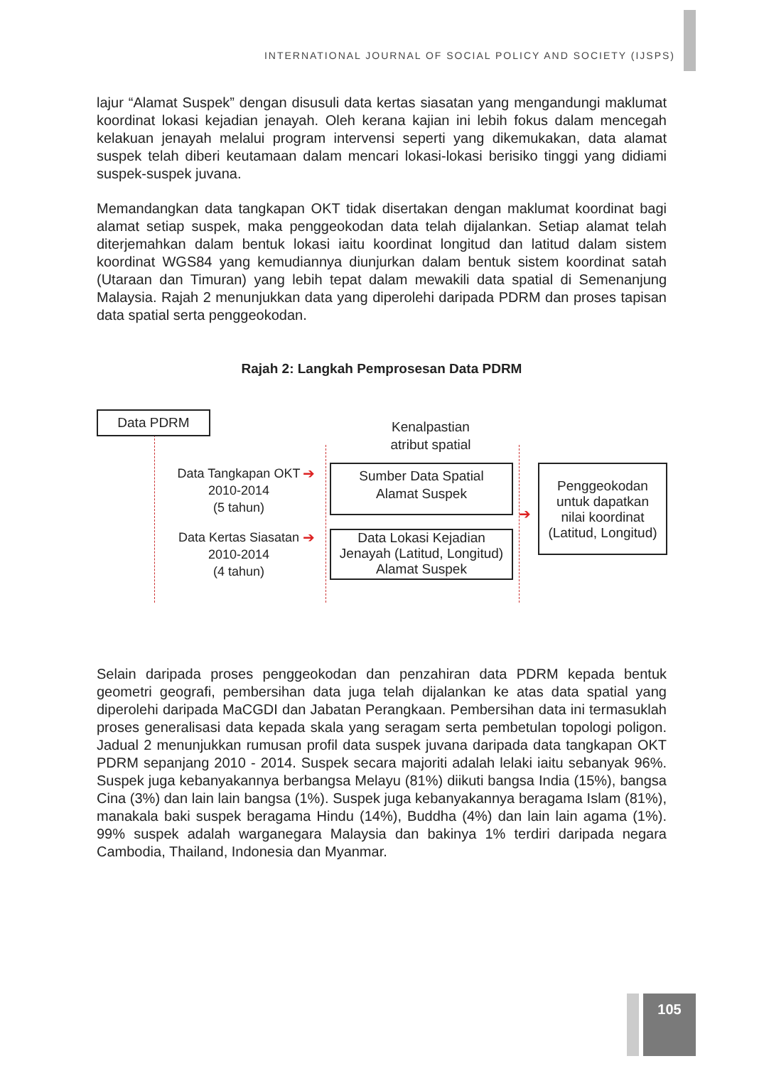INTERNATIONAL JOURNAL OF SOCIAL POLICY AND SOCIETY (IJSPS)
lajur “Alamat Suspek” dengan disusuli data kertas siasatan yang mengandungi maklumat koordinat lokasi kejadian jenayah. Oleh kerana kajian ini lebih fokus dalam mencegah kelakuan jenayah melalui program intervensi seperti yang dikemukakan, data alamat suspek telah diberi keutamaan dalam mencari lokasi-lokasi berisiko tinggi yang didiami suspek-suspek juvana.
Memandangkan data tangkapan OKT tidak disertakan dengan maklumat koordinat bagi alamat setiap suspek, maka penggeokodan data telah dijalankan. Setiap alamat telah diterjemahkan dalam bentuk lokasi iaitu koordinat longitud dan latitud dalam sistem koordinat WGS84 yang kemudiannya diunjurkan dalam bentuk sistem koordinat satah (Utaraan dan Timuran) yang lebih tepat dalam mewakili data spatial di Semenanjung Malaysia. Rajah 2 menunjukkan data yang diperolehi daripada PDRM dan proses tapisan data spatial serta penggeokodan.
Rajah 2: Langkah Pemprosesan Data PDRM
Data PDRM
Kenalpastian
atribut spatial
Data Tangkapan OKT
2010-2014
(5 tahun)
➔
Data Kertas Siasatan
2010-2014
(4 tahun)
➔
Sumber Data Spatial
Alamat Suspek
Data Lokasi Kejadian
Jenayah (Latitud, Longitud)
Alamat Suspek
➔
Penggeokodan
untuk dapatkan
nilai koordinat
(Latitud, Longitud)
Selain daripada proses penggeokodan dan penzahiran data PDRM kepada bentuk geometri geografi, pembersihan data juga telah dijalankan ke atas data spatial yang diperolehi daripada MaCGDI dan Jabatan Perangkaan. Pembersihan data ini termasuklah proses generalisasi data kepada skala yang seragam serta pembetulan topologi poligon. Jadual 2 menunjukkan rumusan profil data suspek juvana daripada data tangkapan OKT PDRM sepanjang 2010 - 2014. Suspek secara majoriti adalah lelaki iaitu sebanyak 96%. Suspek juga kebanyakannya berbangsa Melayu (81%) diikuti bangsa India (15%), bangsa Cina (3%) dan lain lain bangsa (1%). Suspek juga kebanyakannya beragama Islam (81%), manakala baki suspek beragama Hindu (14%), Buddha (4%) dan lain lain agama (1%). 99% suspek adalah warganegara Malaysia dan bakinya 1% terdiri daripada negara Cambodia, Thailand, Indonesia dan Myanmar.
105